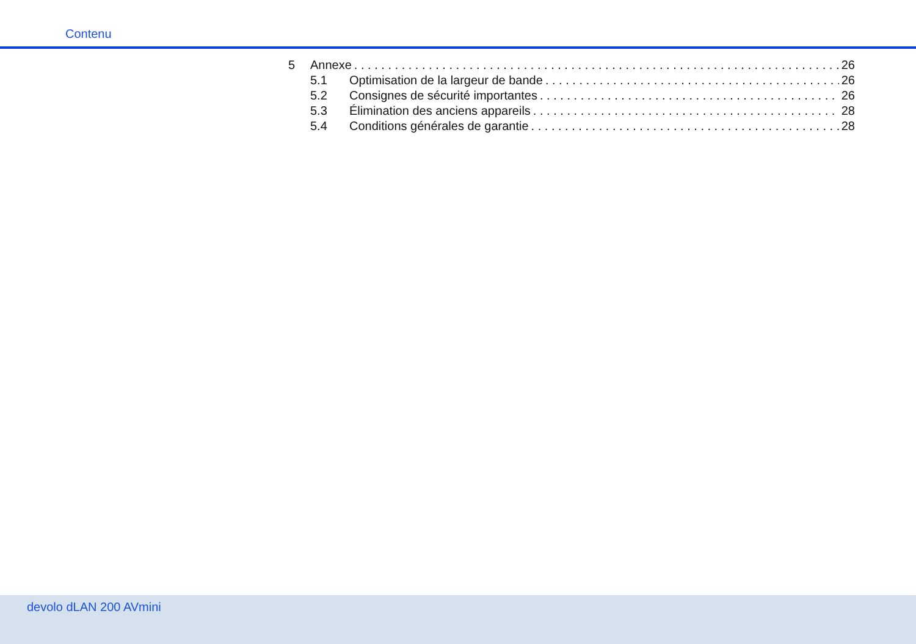Contenu
5 Annexe 26
5.1 Optimisation de la largeur de bande 26
5.2 Consignes de sécurité importantes 26
5.3 Élimination des anciens appareils 28
5.4 Conditions générales de garantie 28
devolo dLAN 200 AVmini